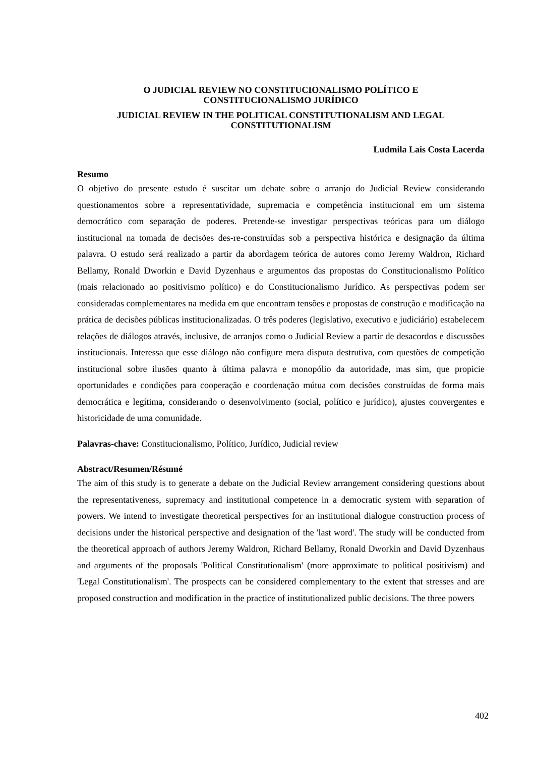O JUDICIAL REVIEW NO CONSTITUCIONALISMO POLÍTICO E
CONSTITUCIONALISMO JURÍDICO
JUDICIAL REVIEW IN THE POLITICAL CONSTITUTIONALISM AND LEGAL
CONSTITUTIONALISM
Ludmila Lais Costa Lacerda
Resumo
O objetivo do presente estudo é suscitar um debate sobre o arranjo do Judicial Review considerando questionamentos sobre a representatividade, supremacia e competência institucional em um sistema democrático com separação de poderes. Pretende-se investigar perspectivas teóricas para um diálogo institucional na tomada de decisões des-re-construídas sob a perspectiva histórica e designação da última palavra. O estudo será realizado a partir da abordagem teórica de autores como Jeremy Waldron, Richard Bellamy, Ronald Dworkin e David Dyzenhaus e argumentos das propostas do Constitucionalismo Político (mais relacionado ao positivismo político) e do Constitucionalismo Jurídico. As perspectivas podem ser consideradas complementares na medida em que encontram tensões e propostas de construção e modificação na prática de decisões públicas institucionalizadas. O três poderes (legislativo, executivo e judiciário) estabelecem relações de diálogos através, inclusive, de arranjos como o Judicial Review a partir de desacordos e discussões institucionais. Interessa que esse diálogo não configure mera disputa destrutiva, com questões de competição institucional sobre ilusões quanto à última palavra e monopólio da autoridade, mas sim, que propicie oportunidades e condições para cooperação e coordenação mútua com decisões construídas de forma mais democrática e legítima, considerando o desenvolvimento (social, político e jurídico), ajustes convergentes e historicidade de uma comunidade.
Palavras-chave: Constitucionalismo, Político, Jurídico, Judicial review
Abstract/Resumen/Résumé
The aim of this study is to generate a debate on the Judicial Review arrangement considering questions about the representativeness, supremacy and institutional competence in a democratic system with separation of powers. We intend to investigate theoretical perspectives for an institutional dialogue construction process of decisions under the historical perspective and designation of the 'last word'. The study will be conducted from the theoretical approach of authors Jeremy Waldron, Richard Bellamy, Ronald Dworkin and David Dyzenhaus and arguments of the proposals 'Political Constitutionalism' (more approximate to political positivism) and 'Legal Constitutionalism'. The prospects can be considered complementary to the extent that stresses and are proposed construction and modification in the practice of institutionalized public decisions. The three powers
402